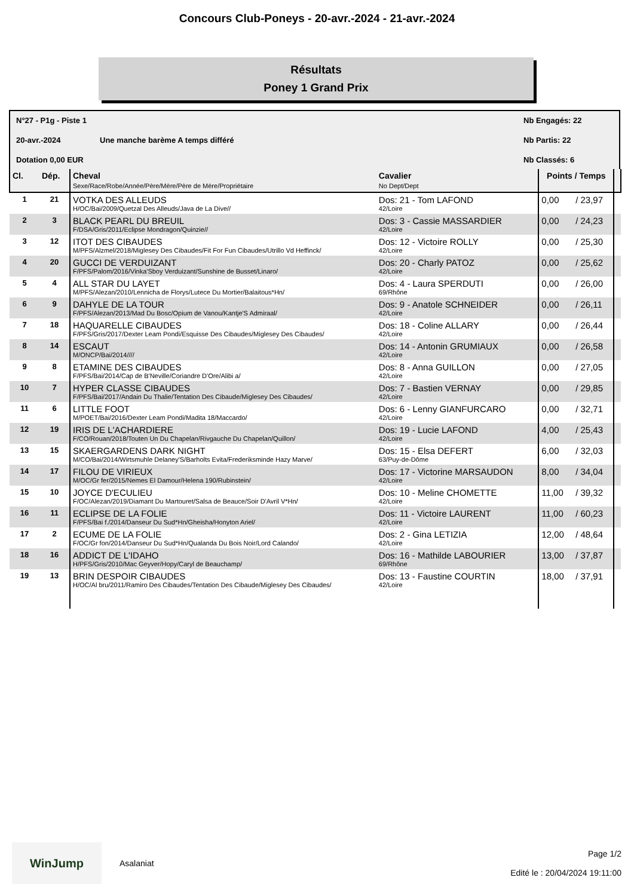Concours Club-Poneys - 20-avr.-2024 - 21-avr.-2024
Résultats
Poney 1 Grand Prix
N°27 - P1g - Piste 1
Nb Engagés: 22
20-avr.-2024
Une manche barème A temps différé
Nb Partis: 22
Dotation 0,00 EUR
Nb Classés: 6
| Cl. | Dép. | Cheval Sexe/Race/Robe/Année/Père/Mère/Père de Mère/Propriétaire | Cavalier No Dept/Dept | Points / Temps | | |
| --- | --- | --- | --- | --- | --- | --- |
| 1 | 21 | VOTKA DES ALLEUDS H/OC/Bai/2009/Quetzal Des Alleuds/Java de La Dive// | Dos: 21 - Tom LAFOND 42/Loire | 0,00 | / 23,97 | |
| 2 | 3 | BLACK PEARL DU BREUIL F/DSA/Gris/2011/Eclipse Mondragon/Quinzie// | Dos: 3 - Cassie MASSARDIER 42/Loire | 0,00 | / 24,23 | |
| 3 | 12 | ITOT DES CIBAUDES M/PFS/Alzmel/2018/Miglesey Des Cibaudes/Fit For Fun Cibaudes/Utrillo Vd Heffinck/ | Dos: 12 - Victoire ROLLY 42/Loire | 0,00 | / 25,30 | |
| 4 | 20 | GUCCI DE VERDUIZANT F/PFS/Palom/2016/Vinka'Sboy Verduizant/Sunshine de Busset/Linaro/ | Dos: 20 - Charly PATOZ 42/Loire | 0,00 | / 25,62 | |
| 5 | 4 | ALL STAR DU LAYET M/PFS/Alezan/2010/Lennicha de Florys/Lutece Du Mortier/Balaitous*Hn/ | Dos: 4 - Laura SPERDUTI 69/Rhône | 0,00 | / 26,00 | |
| 6 | 9 | DAHYLE DE LA TOUR F/PFS/Alezan/2013/Mad Du Bosc/Opium de Vanou/Kantje'S Admiraal/ | Dos: 9 - Anatole SCHNEIDER 42/Loire | 0,00 | / 26,11 | |
| 7 | 18 | HAQUARELLE CIBAUDES F/PFS/Gris/2017/Dexter Leam Pondi/Esquisse Des Cibaudes/Miglesey Des Cibaudes/ | Dos: 18 - Coline ALLARY 42/Loire | 0,00 | / 26,44 | |
| 8 | 14 | ESCAUT M/ONCP/Bai/2014//// | Dos: 14 - Antonin GRUMIAUX 42/Loire | 0,00 | / 26,58 | |
| 9 | 8 | ETAMINE DES CIBAUDES F/PFS/Bai/2014/Cap de B'Neville/Coriandre D'Ore/Alibi a/ | Dos: 8 - Anna GUILLON 42/Loire | 0,00 | / 27,05 | |
| 10 | 7 | HYPER CLASSE CIBAUDES F/PFS/Bai/2017/Andain Du Thalie/Tentation Des Cibaude/Miglesey Des Cibaudes/ | Dos: 7 - Bastien VERNAY 42/Loire | 0,00 | / 29,85 | |
| 11 | 6 | LITTLE FOOT M/POET/Bai/2016/Dexter Leam Pondi/Madita 18/Maccardo/ | Dos: 6 - Lenny GIANFURCARO 42/Loire | 0,00 | / 32,71 | |
| 12 | 19 | IRIS DE L'ACHARDIERE F/CO/Rouan/2018/Touten Un Du Chapelan/Rivgauche Du Chapelan/Quillon/ | Dos: 19 - Lucie LAFOND 42/Loire | 4,00 | / 25,43 | |
| 13 | 15 | SKAERGARDENS DARK NIGHT M/CO/Bai/2014/Wirtsmuhle Delaney'S/Barholts Evita/Frederiksminde Hazy Marve/ | Dos: 15 - Elsa DEFERT 63/Puy-de-Dôme | 6,00 | / 32,03 | |
| 14 | 17 | FILOU DE VIRIEUX M/OC/Gr fer/2015/Nemes El Damour/Helena 190/Rubinstein/ | Dos: 17 - Victorine MARSAUDON 42/Loire | 8,00 | / 34,04 | |
| 15 | 10 | JOYCE D'ECULIEU F/OC/Alezan/2019/Diamant Du Martouret/Salsa de Beauce/Soir D'Avril V*Hn/ | Dos: 10 - Meline CHOMETTE 42/Loire | 11,00 | / 39,32 | |
| 16 | 11 | ECLIPSE DE LA FOLIE F/PFS/Bai f./2014/Danseur Du Sud*Hn/Gheisha/Honyton Ariel/ | Dos: 11 - Victoire LAURENT 42/Loire | 11,00 | / 60,23 | |
| 17 | 2 | ECUME DE LA FOLIE F/OC/Gr fon/2014/Danseur Du Sud*Hn/Qualanda Du Bois Noir/Lord Calando/ | Dos: 2 - Gina LETIZIA 42/Loire | 12,00 | / 48,64 | |
| 18 | 16 | ADDICT DE L'IDAHO H/PFS/Gris/2010/Mac Geyver/Hopy/Caryl de Beauchamp/ | Dos: 16 - Mathilde LABOURIER 69/Rhône | 13,00 | / 37,87 | |
| 19 | 13 | BRIN DESPOIR CIBAUDES H/OC/Al bru/2011/Ramiro Des Cibaudes/Tentation Des Cibaude/Miglesey Des Cibaudes/ | Dos: 13 - Faustine COURTIN 42/Loire | 18,00 | / 37,91 | |
WinJump
Asalaniat
Page 1/2
Edité le : 20/04/2024 19:11:00